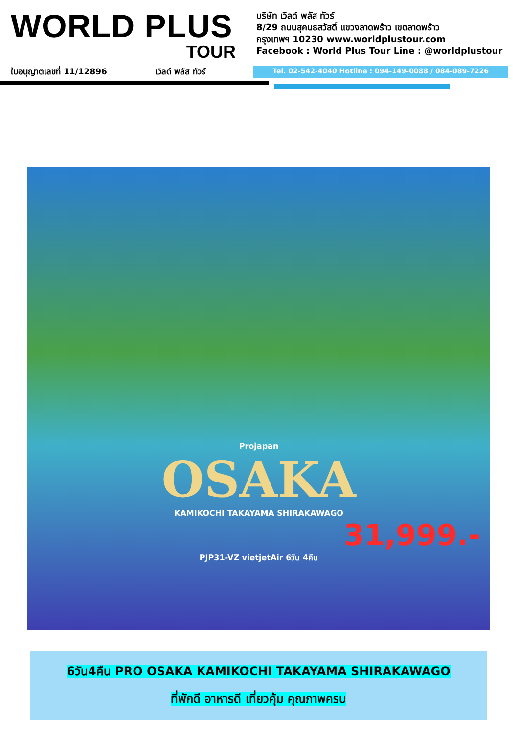WORLD PLUS
TOUR
บริษัท เวิลด์ พลัส ทัวร์
8/29 ถนนสุคนธสวัสดิ์ แขวงลาดพร้าว เขตลาดพร้าว
กรุงเทพฯ 10230 www.worldplustour.com
Facebook : World Plus Tour Line : @worldplustour
ใบอนุญาตเลขที่ 11/12896 เวิลด์ พลัส ทัวร์ Tel. 02-542-4040 Hotline : 094-149-0088 / 084-089-7226
Projapan
OSAKA
KAMIKOCHI TAKAYAMA SHIRAKAWAGO
31,999.-
PJP31-VZ vietjetAir 6วัน 4คืน
6วัน4คืน PRO OSAKA KAMIKOCHI TAKAYAMA SHIRAKAWAGO
ที่พักดี อาหารดี เที่ยวคุ้ม คุณภาพครบ